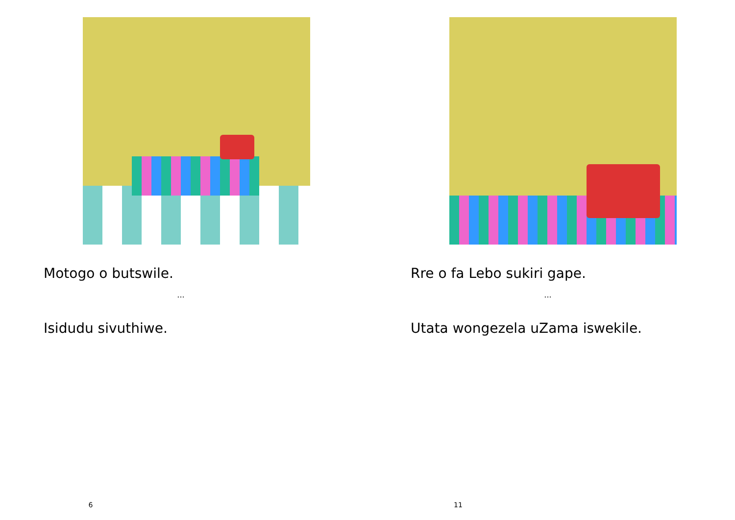Motogo o butswile.
...
Isidudu sivuthiwe.
6
Rre o fa Lebo sukiri gape.
...
Utata wongezela uZama iswekile.
11